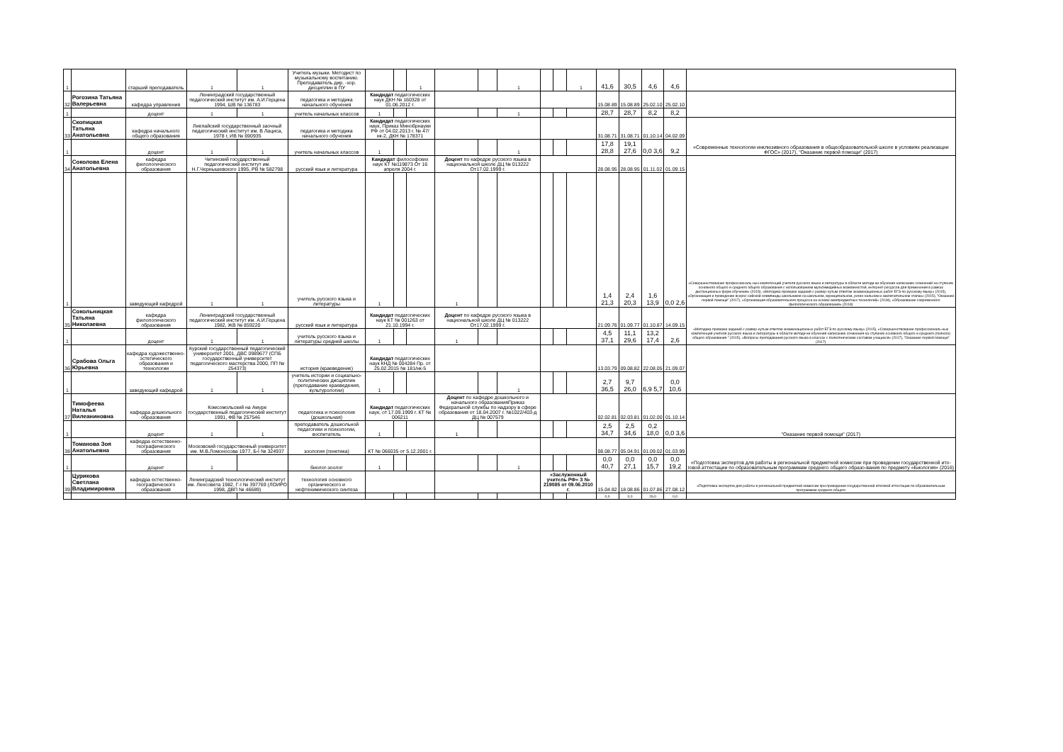| 1 | | старший преподаватель | 1 | 1 | Учитель музыки. Методист по музыкальному воспитанию. Преподаватель дир. -хор. дисциплин в ПУ | | | 1 | | | 1 | | | 1 | 41,6 | 30,5 | 4,6 | 4,6 | |
| 32 | Рогозина Татьяна Валерьевна | кафедра управления | Ленинградский государственный педагогический институт им. А.И.Герцена 1994, ШВ № 136783 | | педагогика и методика начального обучения | Кандидат педагогических наук ДКН № 160328 от 01.06.2012 г. | | | | | | | | | 15.08.89 | 15.08.89 | 25.02.10 | 25.02.10 | |
| 1 | | доцент | 1 | 1 | учитель начальных классов | 1 | | | | | 1 | | | | 28,7 | 28,7 | 8,2 | 8,2 | |
| 33 | Скопицкая Татьяна Анатольевна | кафедра начального общего образования | Лиепайский государственный заочный педагогический институт им. В Лациса, 1978 г, ИВ № 690935 | | педагогика и методика начального обучения | Кандидат педагогических наук, Приказ Минобрнауки РФ от 04.02.2013 г. № 47/нк-2, ДКН № 178371 | | | | | | | | | 31.08.71 | 31.08.71 | 01.10.14 | 04.02.09 | «Современные технологии инклюзивного образования в общеобразовательной школе в условиях реализации ФГОС» (2017), "Оказание первой помощи" (2017) |
| 1 | | доцент | 1 | 1 | учитель начальных классов | 1 | | | | | 1 | | | | 17,8 28,8 | 19,1 27,6 | 0,0 3,6 | 9,2 | |
| 34 | Соколова Елена Анатольевна | кафедра филологического образования | Читинский государственный педагогический институт им. Н.Г.Чернышевского 1995, РВ № 582798 | | русский язык и литература | Кандидат философских наук КТ №119873 От 16 апреля 2004 г. | | | Доцент по кафедре русского языка в национальной школе ДЦ № 013222 От17.02.1999 г. | | | | | | 28.08.95 | 28.08.95 | 01.11.02 | 01.09.15 | «Совершенствование профессиональ-ных компетенций учителя русского языка и литературы в области методи-ки обучения написанию сочинений на ступенях основного общего и среднего общего образования с использованием мультимедийных возможностей, интернет-ресурсов для применения в рамках дистанционных форм обучения» (2015), «Методика проверки заданий с развер-нутым ответом экзаменационных работ ЕГЭ по русскому языку» (2015), «Организация и проведение всерос-сийской олимпиады школьников на школьном, муниципальном, регио-нальном и заключительном этапах» (2015), "Оказание первой помощи" (2017), «Организация образовательного процесса на основе межпредметных технологий» (2018), «Образование современного филологического образования» (2018) |
| 1 | | заведующий кафедрой | 1 | 1 | учитель русского языка и литературы | 1 | | | 1 | | | | | | 1,4 21,3 | 2,4 20,3 | 1,6 13,9 | 0,0 2,6 | |
| 35 | Сокольницкая Татьяна Николаевна | кафедра филологического образования | Ленинградский государственный педагогический институт им. А.И.Герцена 1982, ЖВ № 859220 | | русский язык и литература | Кандидат педагогических наук КТ № 001263 от 21.10.1994 г. | | | Доцент по кафедре русского языка в национальной школе ДЦ № 013222 От17.02.1999 г. | | | | | | 21.09.76 | 01.09.77 | 01.10.87 | 14.09.15 | «Методика проверки заданий с развер-нутым ответом экзаменационных работ ЕГЭ по русскому языку» (2015), «Совершенствование профессиональ-ных компетенций учителя русского языка и литературы в области методи-ки обучения написанию сочинения на ступенях основного общего и среднего (полного) общего образования " (2015), «Вопросы преподавания русского языка в классах с полиэтническим составом учащихся» (2017), "Оказание первой помощи" (2017) |
| 1 | | доцент | 1 | 1 | учитель русского языка и литературы средней школы | 1 | | | 1 | | | | | | 4,5 37,1 | 11,1 29,6 | 13,2 17,4 | 2,6 | |
| 36 | Срабова Ольга Юрьевна | кафедра художественно-эстетического образования и технологии | Курский государственный педагогический университет 2001, ДВС 0989677 (СПБ государственный университет педагогического мастерства 2000, ПП № 254373) | | история (краеведение) | Кандидат педагогических наук КНД № 004284 Пр. от 25.02.2015 № 181/нк-5 | | | | | | | | | 13.03.79 | 09.08.82 | 22.08.05 | 21.09.07 | |
| 1 | | заведующий кафедрой | 1 | 1 | учитель истории и социально-политических дисциплин (преподавание краеведения, культурологии) | 1 | | | | | 1 | | | | 2,7 36,5 | 9,7 26,0 | 6,9 5,7 | 0,0 10,6 | |
| 37 | Тимофеева Наталья Вилеаниновна | кафедра дошкольного образования | Комсомольский на Амуре государственный педагогический институт 1991, ФВ № 257546 | | педагогика и психология (дошкольная) | Кандидат педагогических наук, от 17.09.1999 г. КТ № 006211 | | | Доцент по кафедре дошкольного и начального образованияПриказ Федеральной службы по надзору в сфере образования от 18.04.2007 г. №1022/403-д ДЦ № 007579 | | | | | | 02.02.81 | 02.03.81 | 01.02.00 | 01.10.14 | "Оказание первой помощи" (2017) |
| 1 | | доцент | 1 | 1 | преподаватель дошкольной педагогики и психологии, воспитатель | 1 | | | 1 | | | | | | 2,5 34,7 | 2,5 34,6 | 0,2 18,0 | 0,0 3,6 | |
| 38 | Томанова Зоя Анатольевна | кафедра естественно-географического образования | Московский государственный университет им. М.В.Ломоносова 1977, Б-I № 324937 | | зоология (генетика) | КТ № 066035 от 5.12.2001 г. | | | | | | | | | 08.08.77 | 05.04.91 | 01.09.02 | 01.03.99 | «Подготовка экспертов для работы в региональной предметной комиссии при проведении государственной ито-говой аттестации по образовательным программам среднего общего образо-вания по предмету «Биология» (2016) |
| 1 | | доцент | 1 | | биолог-зоолог | 1 | | | | | 1 | | | | 0,0 40,7 | 0,0 27,1 | 0,0 15,7 | 0,0 19,2 | |
| 39 | Цурикова Светлана Владимировна | кафедра естественно-географического образования | Ленинградский технологический институт им. Ленсовета 1982, Г-I № 397769 (ЛОИРО 1998, ДВП № 46689) | | технология основного органического и нефтехимического синтеза | | | | | | | «Заслуженный учитель РФ» З № 219085 от 09.06.2010 г. | | | 15.04.82 | 18.08.86 | 01.07.86 | 27.08.12 | «Подготовка экспертов для работы в региональной предметной комиссии при проведении государственной итоговой аттестации по образовательным программам среднего общего |
| | | | | | | | | | | | | | | | 0,0 | 0,0 | 26,0 | 0,0 | |